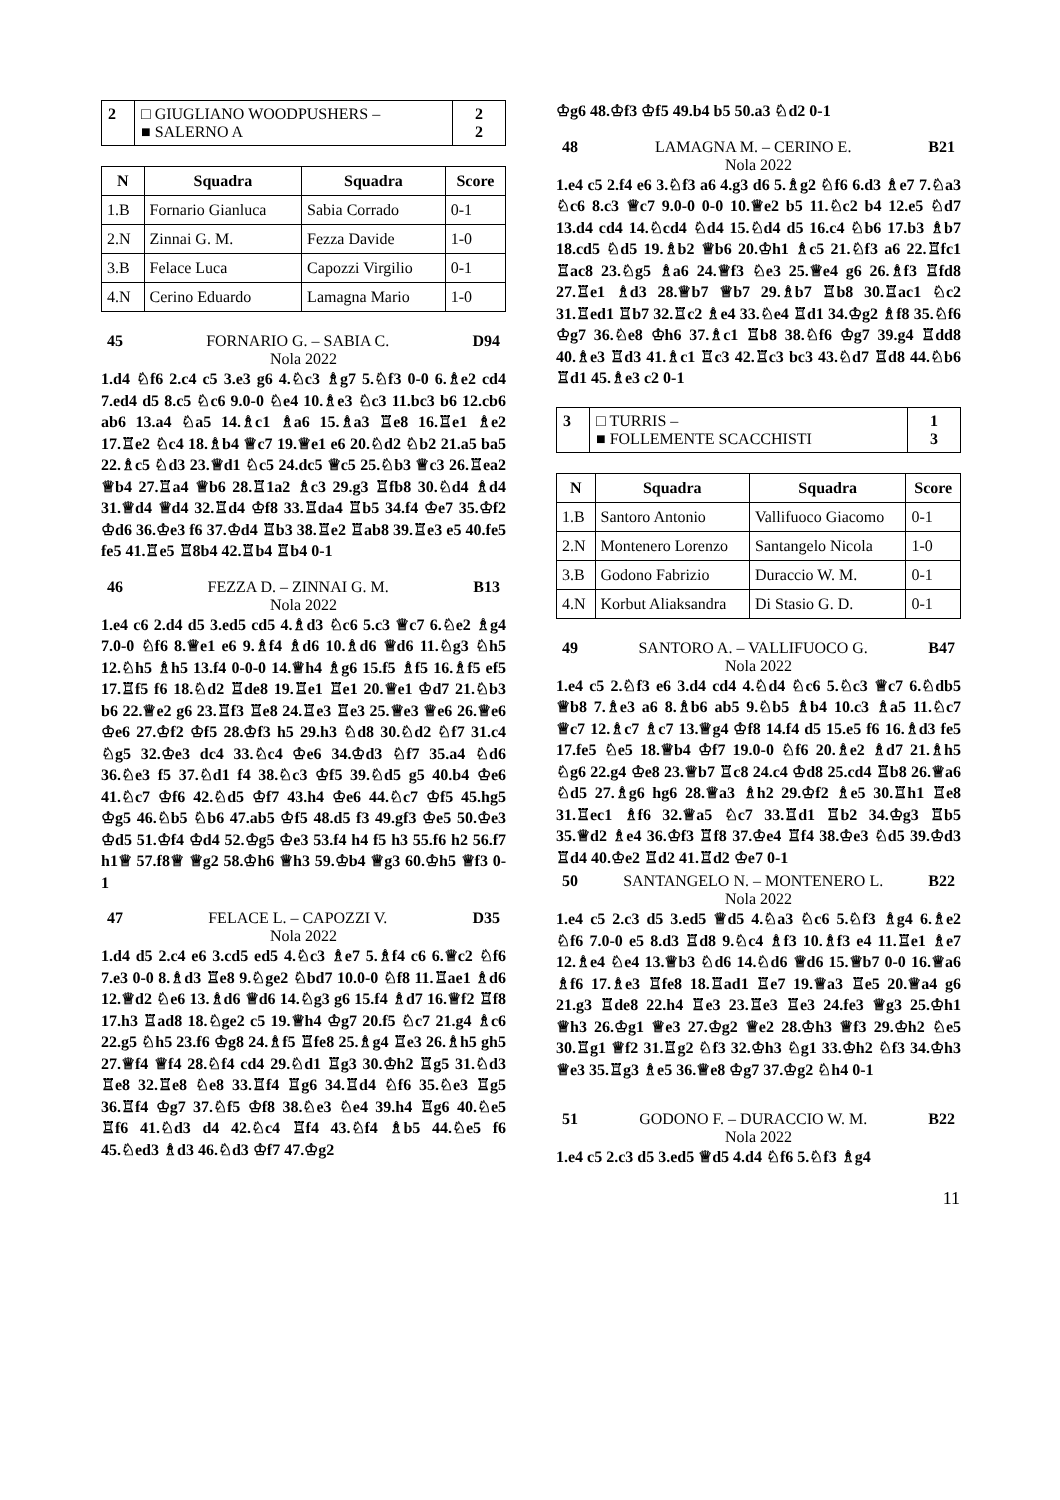| 2 | □ GIUGLIANO WOODPUSHERS – ■ SALERNO A | 2 2 |
| N | Squadra | Squadra | Score |
| --- | --- | --- | --- |
| 1.B | Fornario Gianluca | Sabia Corrado | 0-1 |
| 2.N | Zinnai G. M. | Fezza Davide | 1-0 |
| 3.B | Felace Luca | Capozzi Virgilio | 0-1 |
| 4.N | Cerino Eduardo | Lamagna Mario | 1-0 |
45 FORNARIO G. – SABIA C. D94
Nola 2022
1.d4 ♘f6 2.c4 c5 3.e3 g6 4.♘c3 ♗g7 5.♘f3 0-0 6.♗e2 cd4 7.ed4 d5 8.c5 ♘c6 9.0-0 ♘e4 10.♗e3 ♘c3 11.bc3 b6 12.cb6 ab6 13.a4 ♘a5 14.♗c1 ♗a6 15.♗a3 ♖e8 16.♖e1 ♗e2 17.♖e2 ♘c4 18.♗b4 ♕c7 19.♕e1 e6 20.♘d2 ♘b2 21.a5 ba5 22.♗c5 ♘d3 23.♕d1 ♘c5 24.dc5 ♕c5 25.♘b3 ♕c3 26.♖ea2 ♕b4 27.♖a4 ♕b6 28.♖1a2 ♗c3 29.g3 ♖fb8 30.♘d4 ♗d4 31.♕d4 ♕d4 32.♖d4 ♔f8 33.♖da4 ♖b5 34.f4 ♔e7 35.♔f2 ♔d6 36.♔e3 f6 37.♔d4 ♖b3 38.♖e2 ♖ab8 39.♖e3 e5 40.fe5 fe5 41.♖e5 ♖8b4 42.♖b4 ♖b4 0-1
46 FEZZA D. – ZINNAI G. M. B13
Nola 2022
1.e4 c6 2.d4 d5 3.ed5 cd5 4.♗d3 ♘c6 5.c3 ♕c7 6.♘e2 ♗g4 7.0-0 ♘f6 8.♕e1 e6 9.♗f4 ♗d6 10.♗d6 ♕d6 11.♘g3 ♘h5 12.♘h5 ♗h5 13.f4 0-0-0 14.♕h4 ♗g6 15.f5 ♗f5 16.♗f5 ef5 17.♖f5 f6 18.♘d2 ♖de8 19.♖e1 ♖e1 20.♕e1 ♔d7 21.♘b3 b6 22.♕e2 g6 23.♖f3 ♖e8 24.♖e3 ♖e3 25.♕e3 ♕e6 26.♕e6 ♔e6 27.♔f2 ♔f5 28.♔f3 h5 29.h3 ♘d8 30.♘d2 ♘f7 31.c4 ♘g5 32.♔e3 dc4 33.♘c4 ♔e6 34.♔d3 ♘f7 35.a4 ♘d6 36.♘e3 f5 37.♘d1 f4 38.♘c3 ♔f5 39.♘d5 g5 40.b4 ♔e6 41.♘c7 ♔f6 42.♘d5 ♔f7 43.h4 ♔e6 44.♘c7 ♔f5 45.hg5 ♔g5 46.♘b5 ♘b6 47.ab5 ♔f5 48.d5 f3 49.gf3 ♔e5 50.♔e3 ♔d5 51.♔f4 ♔d4 52.♔g5 ♔e3 53.f4 h4 f5 h3 55.f6 h2 56.f7 h1♕ 57.f8♕ ♕g2 58.♔h6 ♕h3 59.♔b4 ♕g3 60.♔h5 ♕f3 0-1
47 FELACE L. – CAPOZZI V. D35
Nola 2022
1.d4 d5 2.c4 e6 3.cd5 ed5 4.♘c3 ♗e7 5.♗f4 c6 6.♕c2 ♘f6 7.e3 0-0 8.♗d3 ♖e8 9.♘ge2 ♘bd7 10.0-0 ♘f8 11.♖ae1 ♗d6 12.♕d2 ♘e6 13.♗d6 ♕d6 14.♘g3 g6 15.f4 ♗d7 16.♕f2 ♖f8 17.h3 ♖ad8 18.♘ge2 c5 19.♕h4 ♔g7 20.f5 ♘c7 21.g4 ♗c6 22.g5 ♘h5 23.f6 ♔g8 24.♗f5 ♖fe8 25.♗g4 ♖e3 26.♗h5 gh5 27.♕f4 ♕f4 28.♘f4 cd4 29.♘d1 ♖g3 30.♔h2 ♖g5 31.♘d3 ♖e8 32.♖e8 ♘e8 33.♖f4 ♖g6 34.♖d4 ♘f6 35.♘e3 ♖g5 36.♖f4 ♔g7 37.♘f5 ♔f8 38.♘e3 ♘e4 39.h4 ♖g6 40.♘e5 ♖f6 41.♘d3 d4 42.♘c4 ♖f4 43.♘f4 ♗b5 44.♘e5 f6 45.♘ed3 ♗d3 46.♘d3 ♔f7 47.♔g2
♔g6 48.♔f3 ♔f5 49.b4 b5 50.a3 ♘d2 0-1
48 LAMAGNA M. – CERINO E. B21
Nola 2022
1.e4 c5 2.f4 e6 3.♘f3 a6 4.g3 d6 5.♗g2 ♘f6 6.d3 ♗e7 7.♘a3 ♘c6 8.c3 ♕c7 9.0-0 0-0 10.♕e2 b5 11.♘c2 b4 12.e5 ♘d7 13.d4 cd4 14.♘cd4 ♘d4 15.♘d4 d5 16.c4 ♘b6 17.b3 ♗b7 18.cd5 ♘d5 19.♗b2 ♕b6 20.♔h1 ♗c5 21.♘f3 a6 22.♖fc1 ♖ac8 23.♘g5 ♗a6 24.♕f3 ♘e3 25.♕e4 g6 26.♗f3 ♖fd8 27.♖e1 ♗d3 28.♕b7 ♕b7 29.♗b7 ♖b8 30.♖ac1 ♘c2 31.♖ed1 ♖b7 32.♖c2 ♗e4 33.♘e4 ♖d1 34.♔g2 ♗f8 35.♘f6 ♔g7 36.♘e8 ♔h6 37.♗c1 ♖b8 38.♘f6 ♔g7 39.g4 ♖dd8 40.♗e3 ♖d3 41.♗c1 ♖c3 42.♖c3 bc3 43.♘d7 ♖d8 44.♘b6 ♖d1 45.♗e3 c2 0-1
| 3 | □ TURRIS – ■ FOLLEMENTE SCACCHISTI | 1 3 |
| N | Squadra | Squadra | Score |
| --- | --- | --- | --- |
| 1.B | Santoro Antonio | Vallifuoco Giacomo | 0-1 |
| 2.N | Montenero Lorenzo | Santangelo Nicola | 1-0 |
| 3.B | Godono Fabrizio | Duraccio W. M. | 0-1 |
| 4.N | Korbut Aliaksandra | Di Stasio G. D. | 0-1 |
49 SANTORO A. – VALLIFUOCO G. B47
Nola 2022
1.e4 c5 2.♘f3 e6 3.d4 cd4 4.♘d4 ♘c6 5.♘c3 ♕c7 6.♘db5 ♕b8 7.♗e3 a6 8.♗b6 ab5 9.♘b5 ♗b4 10.c3 ♗a5 11.♘c7 ♕c7 12.♗c7 ♗c7 13.♕g4 ♔f8 14.f4 d5 15.e5 f6 16.♗d3 fe5 17.fe5 ♘e5 18.♕b4 ♔f7 19.0-0 ♘f6 20.♗e2 ♗d7 21.♗h5 ♘g6 22.g4 ♔e8 23.♕b7 ♖c8 24.c4 ♔d8 25.cd4 ♖b8 26.♕a6 ♘d5 27.♗g6 hg6 28.♕a3 ♗h2 29.♔f2 ♗e5 30.♖h1 ♖e8 31.♖ec1 ♗f6 32.♕a5 ♘c7 33.♖d1 ♖b2 34.♔g3 ♖b5 35.♕d2 ♗e4 36.♔f3 ♖f8 37.♔e4 ♖f4 38.♔e3 ♘d5 39.♔d3 ♖d4 40.♔e2 ♖d2 41.♖d2 ♔e7 0-1
50 SANTANGELO N. – MONTENERO L. B22
Nola 2022
1.e4 c5 2.c3 d5 3.ed5 ♕d5 4.♘a3 ♘c6 5.♘f3 ♗g4 6.♗e2 ♘f6 7.0-0 e5 8.d3 ♖d8 9.♘c4 ♗f3 10.♗f3 e4 11.♖e1 ♗e7 12.♗e4 ♘e4 13.♕b3 ♘d6 14.♘d6 ♕d6 15.♕b7 0-0 16.♕a6 ♗f6 17.♗e3 ♖fe8 18.♖ad1 ♖e7 19.♕a3 ♖e5 20.♕a4 g6 21.g3 ♖de8 22.h4 ♖e3 23.♖e3 ♖e3 24.fe3 ♕g3 25.♔h1 ♕h3 26.♔g1 ♕e3 27.♔g2 ♕e2 28.♔h3 ♕f3 29.♔h2 ♘e5 30.♖g1 ♕f2 31.♖g2 ♘f3 32.♔h3 ♘g1 33.♔h2 ♘f3 34.♔h3 ♕e3 35.♖g3 ♗e5 36.♕e8 ♔g7 37.♔g2 ♘h4 0-1
51 GODONO F. – DURACCIO W. M. B22
Nola 2022
1.e4 c5 2.c3 d5 3.ed5 ♕d5 4.d4 ♘f6 5.♘f3 ♗g4
11